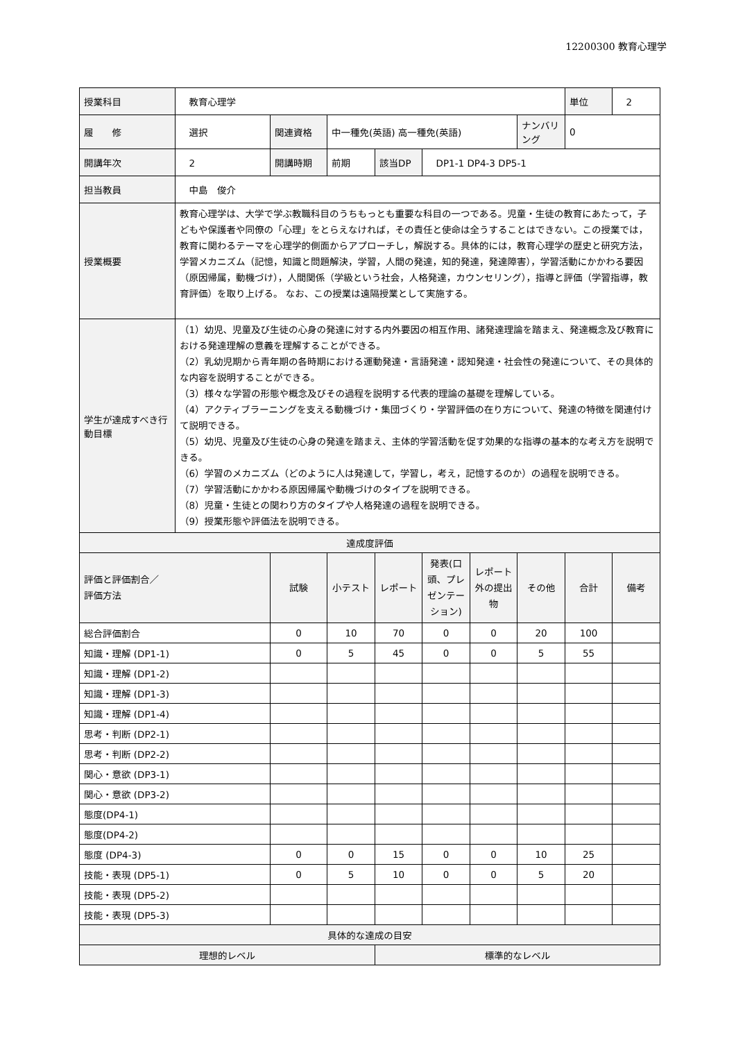12200300 教育心理学
| 授業科目 | 教育心理学 | | | | | | | 単位 | 2 |
| 履 修 | 選択 | 関連資格 | 中一種免(英語) 高一種免(英語) | | | | ナンバリング | 0 | |
| 開講年次 | 2 | 開講時期 | 前期 | 該当DP | DP1-1 DP4-3 DP5-1 | | | | |
| 担当教員 | 中島 俊介 | | | | | | | | |
| 授業概要 | 教育心理学は、大学で学ぶ教職科目のうちもっとも重要な科目の一つである。児童・生徒の教育にあたって，子どもや保護者や同僚の「心理」をとらえなければ，その責任と使命は全うすることはできない。この授業では，教育に関わるテーマを心理学的側面からアプローチし，解説する。具体的には，教育心理学の歴史と研究方法，学習メカニズム（記憶，知識と問題解決，学習，人間の発達，知的発達，発達障害），学習活動にかかわる要因（原因帰属，動機づけ），人間関係（学級という社会，人格発達，カウンセリング），指導と評価（学習指導，教育評価）を取り上げる。 なお、この授業は遠隔授業として実施する。 | | | | | | | | |
| 学生が達成すべき行動目標 | （1）幼児、児童及び生徒の心身の発達に対する内外要因の相互作用、諸発達理論を踏まえ、発達概念及び教育における発達理解の意義を理解することができる。 （2）乳幼児期から青年期の各時期における運動発達・言語発達・認知発達・社会性の発達について、その具体的な内容を説明することができる。 （3）様々な学習の形態や概念及びその過程を説明する代表的理論の基礎を理解している。 （4）アクティブラーニングを支える動機づけ・集団づくり・学習評価の在り方について、発達の特徴を関連付けて説明できる。 （5）幼児、児童及び生徒の心身の発達を踏まえ、主体的学習活動を促す効果的な指導の基本的な考え方を説明できる。 （6）学習のメカニズム（どのように人は発達して，学習し，考え，記憶するのか）の過程を説明できる。 （7）学習活動にかかわる原因帰属や動機づけのタイプを説明できる。 （8）児童・生徒との関わり方のタイプや人格発達の過程を説明できる。 （9）授業形態や評価法を説明できる。 | | | | | | | | |
| 達成度評価 | | | | | | | | | |
| 評価と評価割合／ 評価方法 | | 試験 | 小テスト | レポート | 発表(口頭、プレゼンテーション) | レポート外の提出物 | その他 | 合計 | 備考 |
| 総合評価割合 | | 0 | 10 | 70 | 0 | 0 | 20 | 100 | |
| 知識・理解 (DP1-1) | | 0 | 5 | 45 | 0 | 0 | 5 | 55 | |
| 知識・理解 (DP1-2) | | | | | | | | | |
| 知識・理解 (DP1-3) | | | | | | | | | |
| 知識・理解 (DP1-4) | | | | | | | | | |
| 思考・判断 (DP2-1) | | | | | | | | | |
| 思考・判断 (DP2-2) | | | | | | | | | |
| 関心・意欲 (DP3-1) | | | | | | | | | |
| 関心・意欲 (DP3-2) | | | | | | | | | |
| 態度(DP4-1) | | | | | | | | | |
| 態度(DP4-2) | | | | | | | | | |
| 態度 (DP4-3) | | 0 | 0 | 15 | 0 | 0 | 10 | 25 | |
| 技能・表現 (DP5-1) | | 0 | 5 | 10 | 0 | 0 | 5 | 20 | |
| 技能・表現 (DP5-2) | | | | | | | | | |
| 技能・表現 (DP5-3) | | | | | | | | | |
| 具体的な達成の目安 | | | | | | | | | |
| 理想的レベル | | | | 標準的なレベル | | | | | |